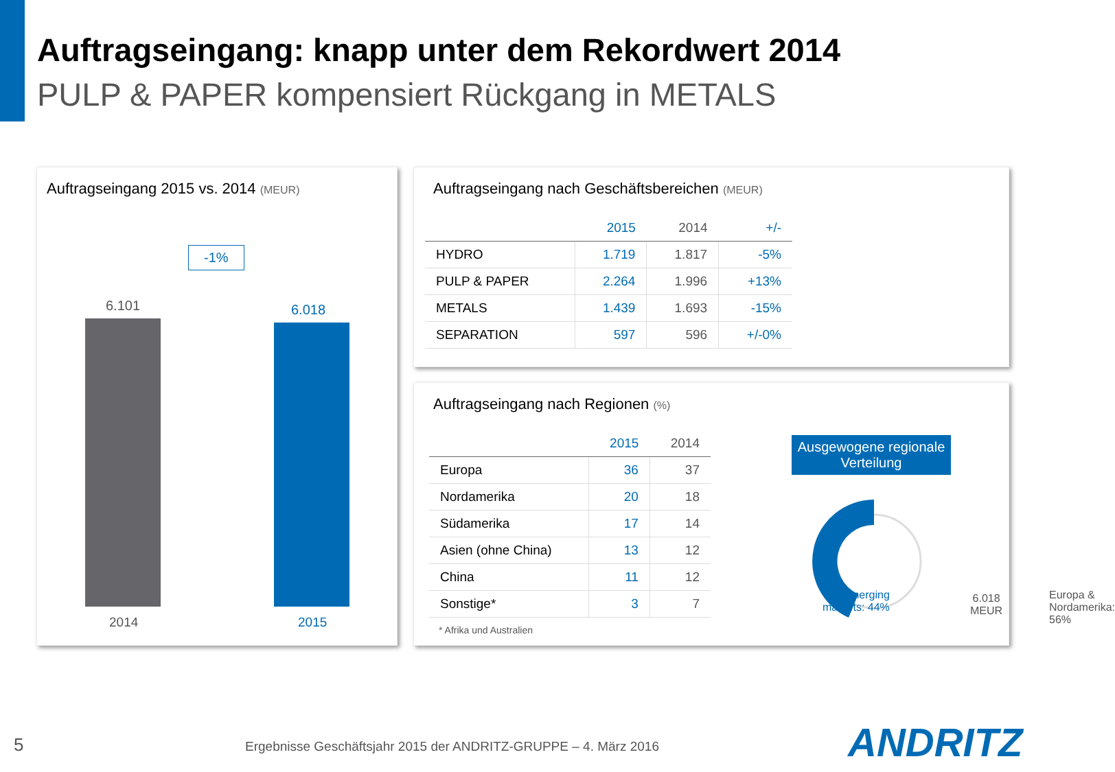Auftragseingang: knapp unter dem Rekordwert 2014
PULP & PAPER kompensiert Rückgang in METALS
Auftragseingang 2015 vs. 2014 (MEUR)
-1%
6.101 6.018
2014 2015
Auftragseingang nach Geschäftsbereichen (MEUR)
| | 2015 | 2014 | +/- |
| --- | --- | --- | --- |
| HYDRO | 1.719 | 1.817 | -5% |
| PULP & PAPER | 2.264 | 1.996 | +13% |
| METALS | 1.439 | 1.693 | -15% |
| SEPARATION | 597 | 596 | +/-0% |
Auftragseingang nach Regionen (%)
| | 2015 | 2014 |
| --- | --- | --- |
| Europa | 36 | 37 |
| Nordamerika | 20 | 18 |
| Südamerika | 17 | 14 |
| Asien (ohne China) | 13 | 12 |
| China | 11 | 12 |
| Sonstige* | 3 | 7 |
* Afrika und Australien
Ausgewogene regionale Verteilung
6.018
MEUR
Emerging
markets: 44%
Europa &
Nordamerika: 56%
5
Ergebnisse Geschäftsjahr 2015 der ANDRITZ-GRUPPE – 4. März 2016
ANDRITZ